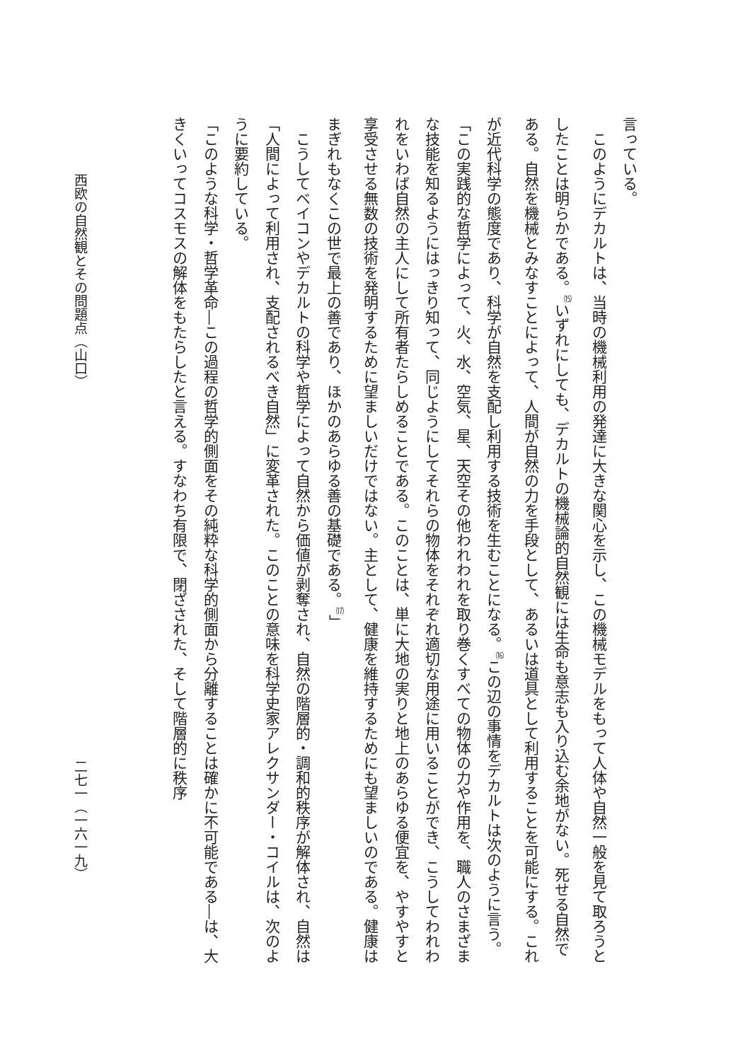言っている。
このようにデカルトは、当時の機械利用の発達に大きな関心を示し、この機械モデルをもって人体や自然一般を見て取ろうとしたことは明らかである。<sup>⒂</sup>いずれにしても、デカルトの機械論的自然観には生命も意志も入り込む余地がない。死せる自然である。自然を機械とみなすことによって、人間が自然の力を手段として、あるいは道具として利用することを可能にする。これが近代科学の態度であり、科学が自然を支配し利用する技術を生むことになる。<sup>⒃</sup>この辺の事情をデカルトは次のように言う。
「この実践的な哲学によって、火、水、空気、星、天空その他われわれを取り巻くすべての物体の力や作用を、職人のさまざまな技能を知るようにはっきり知って、同じようにしてそれらの物体をそれぞれ適切な用途に用いることができ、こうしてわれわれをいわば自然の主人にして所有者たらしめることである。このことは、単に大地の実りと地上のあらゆる便宜を、やすやすと享受させる無数の技術を発明するために望ましいだけではない。主として、健康を維持するためにも望ましいのである。健康はまぎれもなくこの世で最上の善であり、ほかのあらゆる善の基礎である。<sup>⒄</sup>」
こうしてベイコンやデカルトの科学や哲学によって自然から価値が剥奪され、自然の階層的・調和的秩序が解体され、自然は「人間によって利用され、支配されるべき自然」に変革された。このことの意味を科学史家アレクサンダー・コイルは、次のように要約している。
「このような科学・哲学革命―この過程の哲学的側面をその純粋な科学的側面から分離することは確かに不可能である―は、大きくいってコスモスの解体をもたらしたと言える。すなわち有限で、閉ざされた、そして階層的に秩序
西欧の自然観とその問題点（山口） 二七一（一六一九）